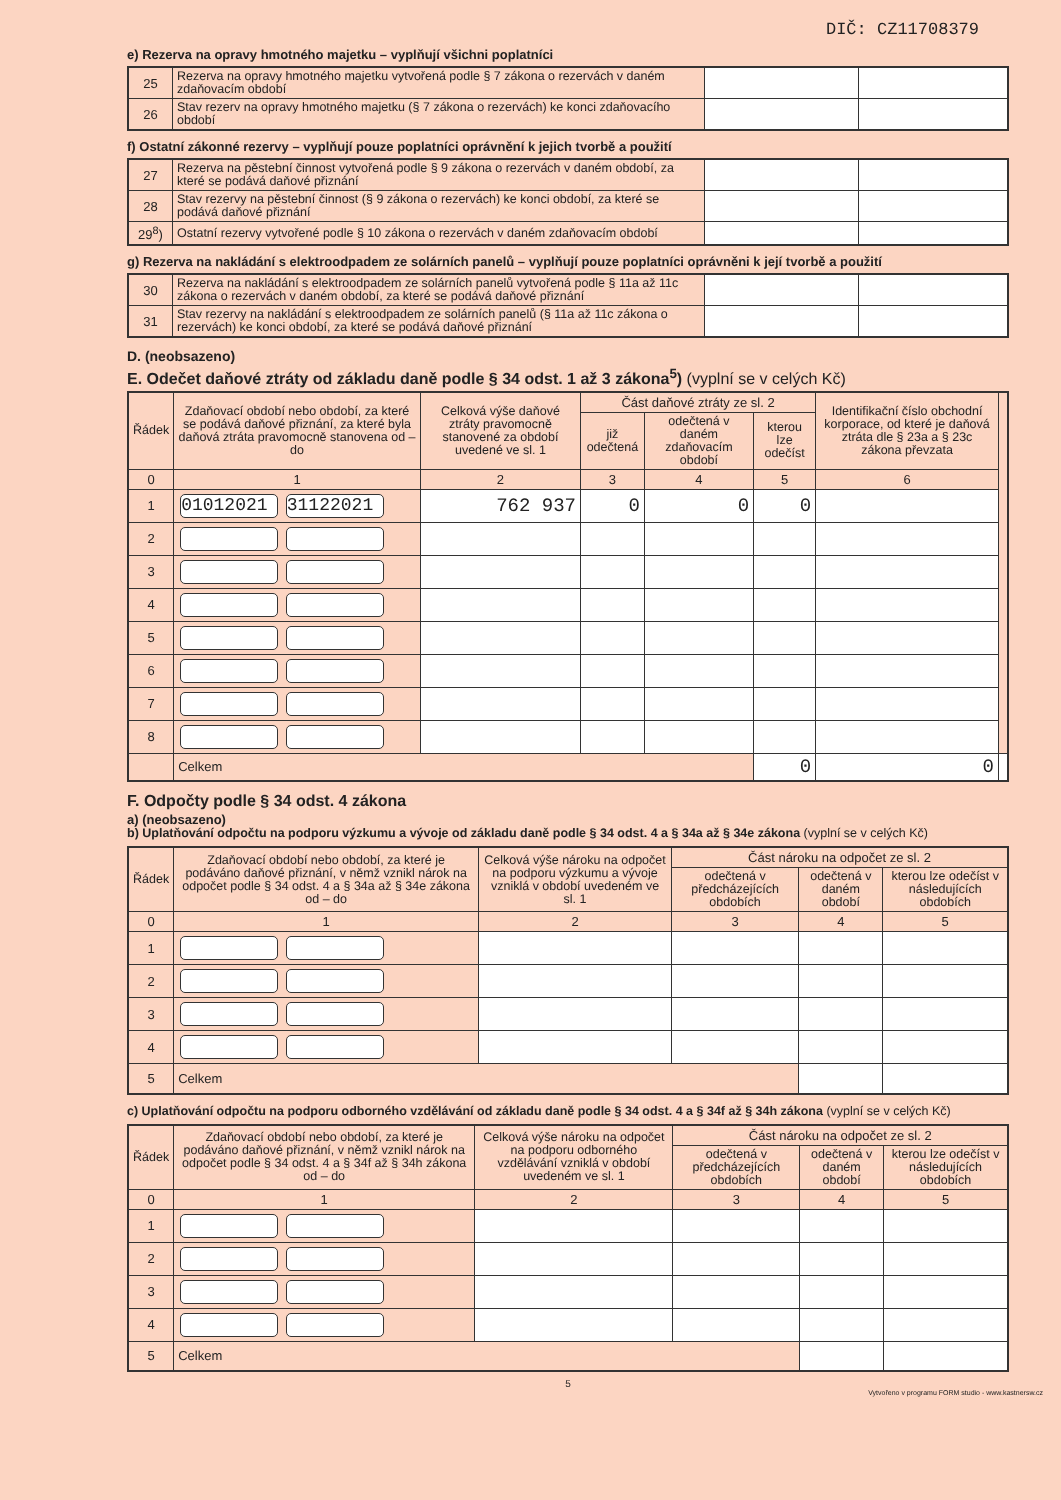DIČ: CZ11708379
e) Rezerva na opravy hmotného majetku – vyplňují všichni poplatníci
| 25 | Rezerva na opravy hmotného majetku vytvořená podle § 7 zákona o rezervách v daném zdaňovacím období | | |
| 26 | Stav rezerv na opravy hmotného majetku (§ 7 zákona o rezervách) ke konci zdaňovacího období | | |
f) Ostatní zákonné rezervy – vyplňují pouze poplatníci oprávnění k jejich tvorbě a použití
| 27 | Rezerva na pěstební činnost vytvořená podle § 9 zákona o rezervách v daném období, za které se podává daňové přiznání | | |
| 28 | Stav rezervy na pěstební činnost (§ 9 zákona o rezervách) ke konci období, za které se podává daňové přiznání | | |
| 29<sup>8</sup>) | Ostatní rezervy vytvořené podle § 10 zákona o rezervách v daném zdaňovacím období | | |
g) Rezerva na nakládání s elektroodpadem ze solárních panelů – vyplňují pouze poplatníci oprávněni k její tvorbě a použití
| 30 | Rezerva na nakládání s elektroodpadem ze solárních panelů vytvořená podle § 11a až 11c zákona o rezervách v daném období, za které se podává daňové přiznání | | |
| 31 | Stav rezervy na nakládání s elektroodpadem ze solárních panelů (§ 11a až 11c zákona o rezervách) ke konci období, za které se podává daňové přiznání | | |
D. (neobsazeno)
E. Odečet daňové ztráty od základu daně podle § 34 odst. 1 až 3 zákona<sup>5</sup>) (vyplní se v celých Kč)
| Řádek | Zdaňovací období nebo období, za které se podává daňové přiznání, za které byla daňová ztráta pravomocně stanovena od – do | Celková výše daňové ztráty pravomocně stanovené za období uvedené ve sl. 1 | Část daňové ztráty ze sl. 2 | | | Identifikační číslo obchodní korporace, od které je daňová ztráta dle § 23a a § 23c zákona převzata | |
| --- | --- | --- | --- | --- | --- | --- | --- |
| | | | již odečtená | odečtená v daném zdaňovacím období | kterou lze odečíst | | |
| 0 | 1 | 2 | 3 | 4 | 5 | 6 | |
| 1 | 01012021 31122021 | 762 937 | 0 | 0 | 0 | | |
| 2 | | | | | | | |
| 3 | | | | | | | |
| 4 | | | | | | | |
| 5 | | | | | | | |
| 6 | | | | | | | |
| 7 | | | | | | | |
| 8 | | | | | | | |
| | Celkem | | | | 0 | 0 | |
F. Odpočty podle § 34 odst. 4 zákona
a) (neobsazeno)
b) Uplatňování odpočtu na podporu výzkumu a vývoje od základu daně podle § 34 odst. 4 a § 34a až § 34e zákona (vyplní se v celých Kč)
| Řádek | Zdaňovací období nebo období, za které je podáváno daňové přiznání, v němž vznikl nárok na odpočet podle § 34 odst. 4 a § 34a až § 34e zákona od – do | Celková výše nároku na odpočet na podporu výzkumu a vývoje vzniklá v období uvedeném ve sl. 1 | Část nároku na odpočet ze sl. 2 | | |
| --- | --- | --- | --- | --- | --- |
| | | | odečtená v předcházejících obdobích | odečtená v daném období | kterou lze odečíst v následujících obdobích |
| 0 | 1 | 2 | 3 | 4 | 5 |
| 1 | | | | | |
| 2 | | | | | |
| 3 | | | | | |
| 4 | | | | | |
| 5 | Celkem | | | | |
c) Uplatňování odpočtu na podporu odborného vzdělávání od základu daně podle § 34 odst. 4 a § 34f až § 34h zákona (vyplní se v celých Kč)
| Řádek | Zdaňovací období nebo období, za které je podáváno daňové přiznání, v němž vznikl nárok na odpočet podle § 34 odst. 4 a § 34f až § 34h zákona od – do | Celková výše nároku na odpočet na podporu odborného vzdělávání vzniklá v období uvedeném ve sl. 1 | Část nároku na odpočet ze sl. 2 | | |
| --- | --- | --- | --- | --- | --- |
| | | | odečtená v předcházejících obdobích | odečtená v daném období | kterou lze odečíst v následujících obdobích |
| 0 | 1 | 2 | 3 | 4 | 5 |
| 1 | | | | | |
| 2 | | | | | |
| 3 | | | | | |
| 4 | | | | | |
| 5 | Celkem | | | | |
5
Vytvořeno v programu FORM studio - www.kastnersw.cz